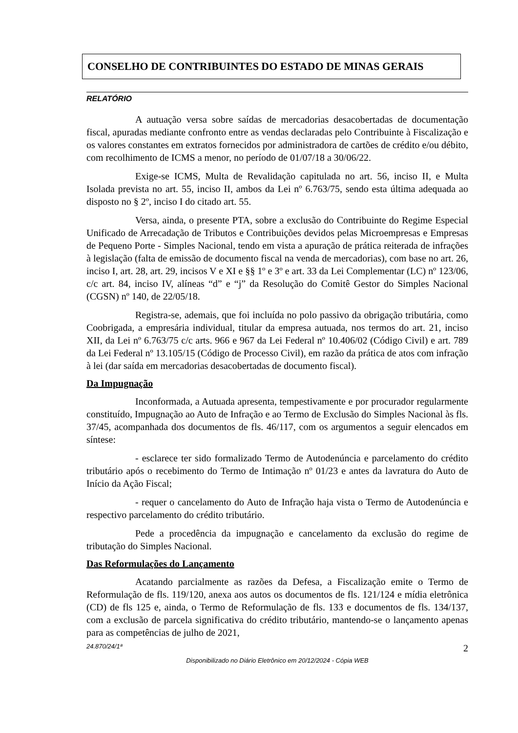CONSELHO DE CONTRIBUINTES DO ESTADO DE MINAS GERAIS
RELATÓRIO
A autuação versa sobre saídas de mercadorias desacobertadas de documentação fiscal, apuradas mediante confronto entre as vendas declaradas pelo Contribuinte à Fiscalização e os valores constantes em extratos fornecidos por administradora de cartões de crédito e/ou débito, com recolhimento de ICMS a menor, no período de 01/07/18 a 30/06/22.
Exige-se ICMS, Multa de Revalidação capitulada no art. 56, inciso II, e Multa Isolada prevista no art. 55, inciso II, ambos da Lei nº 6.763/75, sendo esta última adequada ao disposto no § 2º, inciso I do citado art. 55.
Versa, ainda, o presente PTA, sobre a exclusão do Contribuinte do Regime Especial Unificado de Arrecadação de Tributos e Contribuições devidos pelas Microempresas e Empresas de Pequeno Porte - Simples Nacional, tendo em vista a apuração de prática reiterada de infrações à legislação (falta de emissão de documento fiscal na venda de mercadorias), com base no art. 26, inciso I, art. 28, art. 29, incisos V e XI e §§ 1º e 3º e art. 33 da Lei Complementar (LC) nº 123/06, c/c art. 84, inciso IV, alíneas “d” e “j” da Resolução do Comitê Gestor do Simples Nacional (CGSN) nº 140, de 22/05/18.
Registra-se, ademais, que foi incluída no polo passivo da obrigação tributária, como Coobrigada, a empresária individual, titular da empresa autuada, nos termos do art. 21, inciso XII, da Lei nº 6.763/75 c/c arts. 966 e 967 da Lei Federal nº 10.406/02 (Código Civil) e art. 789 da Lei Federal nº 13.105/15 (Código de Processo Civil), em razão da prática de atos com infração à lei (dar saída em mercadorias desacobertadas de documento fiscal).
Da Impugnação
Inconformada, a Autuada apresenta, tempestivamente e por procurador regularmente constituído, Impugnação ao Auto de Infração e ao Termo de Exclusão do Simples Nacional às fls. 37/45, acompanhada dos documentos de fls. 46/117, com os argumentos a seguir elencados em síntese:
- esclarece ter sido formalizado Termo de Autodenúncia e parcelamento do crédito tributário após o recebimento do Termo de Intimação nº 01/23 e antes da lavratura do Auto de Início da Ação Fiscal;
- requer o cancelamento do Auto de Infração haja vista o Termo de Autodenúncia e respectivo parcelamento do crédito tributário.
Pede a procedência da impugnação e cancelamento da exclusão do regime de tributação do Simples Nacional.
Das Reformulações do Lançamento
Acatando parcialmente as razões da Defesa, a Fiscalização emite o Termo de Reformulação de fls. 119/120, anexa aos autos os documentos de fls. 121/124 e mídia eletrônica (CD) de fls 125 e, ainda, o Termo de Reformulação de fls. 133 e documentos de fls. 134/137, com a exclusão de parcela significativa do crédito tributário, mantendo-se o lançamento apenas para as competências de julho de 2021,
24.870/24/1ª 2
Disponibilizado no Diário Eletrônico em 20/12/2024 - Cópia WEB